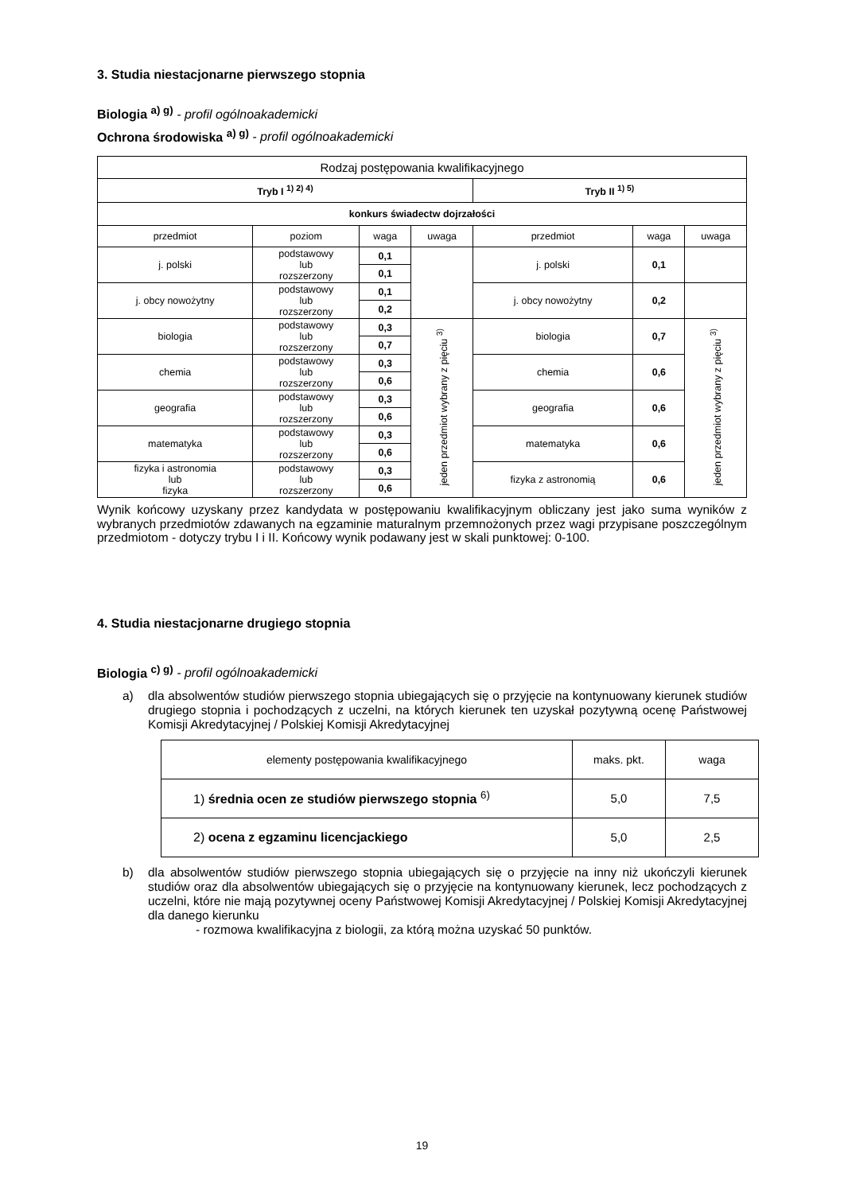3. Studia niestacjonarne pierwszego stopnia
Biologia <sup>a) g)</sup> - profil ogólnoakademicki
Ochrona środowiska <sup>a) g)</sup> - profil ogólnoakademicki
| Rodzaj postępowania kwalifikacyjnego | | | | | | |
| Tryb I <sup>1) 2) 4)</sup> | | | | Tryb II <sup>1) 5)</sup> | | |
| konkurs świadectw dojrzałości | | | | | | |
| przedmiot | poziom | waga | uwaga | przedmiot | waga | uwaga |
| j. polski | podstawowy lub rozszerzony | 0,1 | | j. polski | 0,1 | |
| | | 0,1 | | | | |
| j. obcy nowożytny | podstawowy lub rozszerzony | 0,1 | | j. obcy nowożytny | 0,2 | |
| | | 0,2 | | | | |
| biologia | podstawowy lub rozszerzony | 0,3 | jeden przedmiot wybrany z pięciu <sup>3)</sup> | biologia | 0,7 | jeden przedmiot wybrany z pięciu <sup>3)</sup> |
| | | 0,7 | | | | |
| chemia | podstawowy lub rozszerzony | 0,3 | | chemia | 0,6 | |
| | | 0,6 | | | | |
| geografia | podstawowy lub rozszerzony | 0,3 | | geografia | 0,6 | |
| | | 0,6 | | | | |
| matematyka | podstawowy lub rozszerzony | 0,3 | | matematyka | 0,6 | |
| | | 0,6 | | | | |
| fizyka i astronomia lub fizyka | podstawowy lub rozszerzony | 0,3 | | fizyka z astronomią | 0,6 | |
| | | 0,6 | | | | |
Wynik końcowy uzyskany przez kandydata w postępowaniu kwalifikacyjnym obliczany jest jako suma wyników z wybranych przedmiotów zdawanych na egzaminie maturalnym przemnożonych przez wagi przypisane poszczególnym przedmiotom - dotyczy trybu I i II. Końcowy wynik podawany jest w skali punktowej: 0-100.
4. Studia niestacjonarne drugiego stopnia
Biologia <sup>c) g)</sup> - profil ogólnoakademicki
a) dla absolwentów studiów pierwszego stopnia ubiegających się o przyjęcie na kontynuowany kierunek studiów drugiego stopnia i pochodzących z uczelni, na których kierunek ten uzyskał pozytywną ocenę Państwowej Komisji Akredytacyjnej / Polskiej Komisji Akredytacyjnej
| elementy postępowania kwalifikacyjnego | maks. pkt. | waga |
| 1) średnia ocen ze studiów pierwszego stopnia <sup>6)</sup> | 5,0 | 7,5 |
| 2) ocena z egzaminu licencjackiego | 5,0 | 2,5 |
b) dla absolwentów studiów pierwszego stopnia ubiegających się o przyjęcie na inny niż ukończyli kierunek studiów oraz dla absolwentów ubiegających się o przyjęcie na kontynuowany kierunek, lecz pochodzących z uczelni, które nie mają pozytywnej oceny Państwowej Komisji Akredytacyjnej / Polskiej Komisji Akredytacyjnej dla danego kierunku
- rozmowa kwalifikacyjna z biologii, za którą można uzyskać 50 punktów.
19